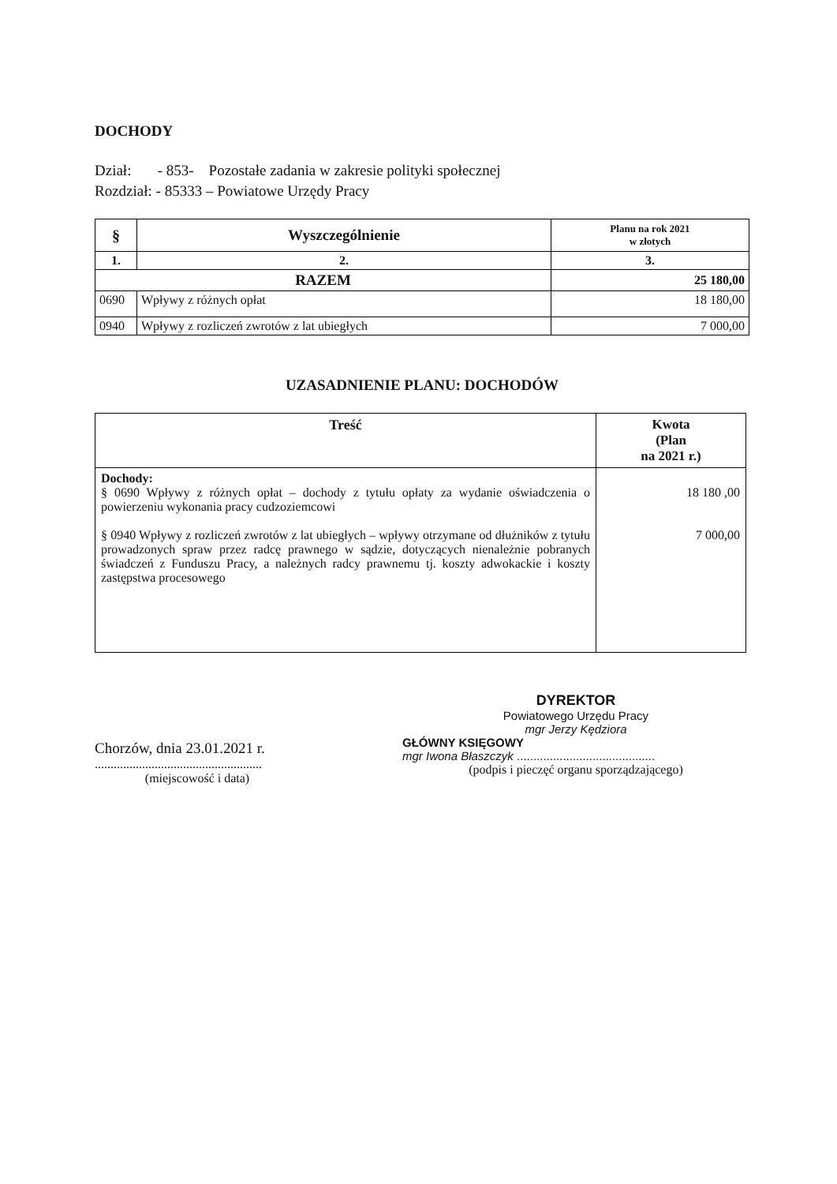DOCHODY
Dział: - 853- Pozostałe zadania w zakresie polityki społecznej
Rozdział: - 85333 – Powiatowe Urzędy Pracy
| § | Wyszczególnienie | Planu na rok 2021 w złotych |
| --- | --- | --- |
| 1. | 2. | 3. |
| RAZEM | | 25 180,00 |
| 0690 | Wpływy z różnych opłat | 18 180,00 |
| 0940 | Wpływy z rozliczeń zwrotów z lat ubiegłych | 7 000,00 |
UZASADNIENIE PLANU: DOCHODÓW
| Treść | Kwota (Plan na 2021 r.) |
| --- | --- |
| Dochody: § 0690 Wpływy z różnych opłat – dochody z tytułu opłaty za wydanie oświadczenia o powierzeniu wykonania pracy cudzoziemcowi § 0940 Wpływy z rozliczeń zwrotów z lat ubiegłych – wpływy otrzymane od dłużników z tytułu prowadzonych spraw przez radcę prawnego w sądzie, dotyczących nienależnie pobranych świadczeń z Funduszu Pracy, a należnych radcy prawnemu tj. koszty adwokackie i koszty zastępstwa procesowego | 18 180 ,00 7 000,00 |
Chorzów, dnia 23.01.2021 r.
.....................................................
(miejscowość i data)
DYREKTOR
Powiatowego Urzędu Pracy
mgr Jerzy Kędziora
GŁÓWNY KSIĘGOWY
mgr Iwona Błaszczyk ..........................................
(podpis i pieczęć organu sporządzającego)